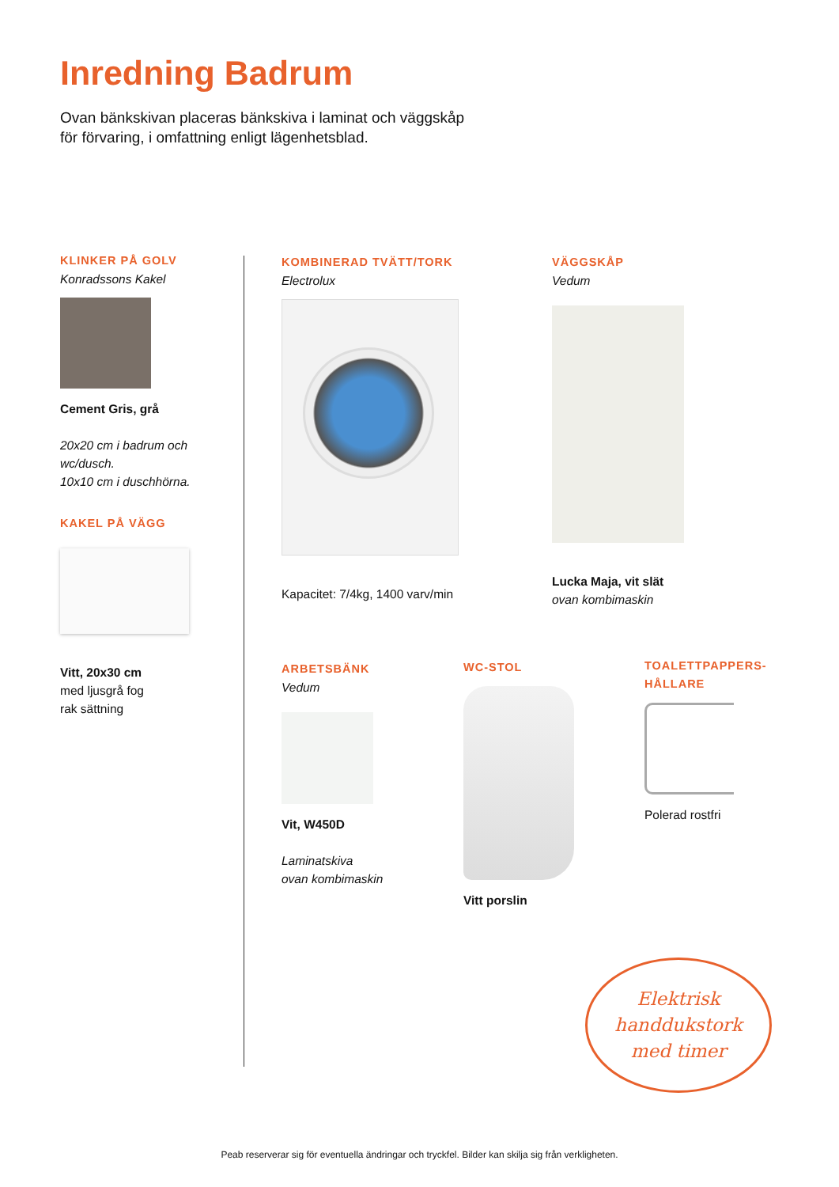Inredning Badrum
Ovan bänkskivan placeras bänkskiva i laminat och väggskåp
för förvaring, i omfattning enligt lägenhetsblad.
KLINKER PÅ GOLV
Konradssons Kakel
Cement Gris, grå
20x20 cm i badrum och wc/dusch.
10x10 cm i duschhörna.
KAKEL PÅ VÄGG
Vitt, 20x30 cm
med ljusgrå fog
rak sättning
KOMBINERAD TVÄTT/TORK
Electrolux
Kapacitet: 7/4kg, 1400 varv/min
VÄGGSKÅP
Vedum
Lucka Maja, vit slät
ovan kombimaskin
ARBETSBÄNK
Vedum
Vit, W450D
Laminatskiva
ovan kombimaskin
WC-STOL
Vitt porslin
TOALETTPAPPERS-
HÅLLARE
Polerad rostfri
Elektrisk
handdukstork
med timer
Peab reserverar sig för eventuella ändringar och tryckfel. Bilder kan skilja sig från verkligheten.